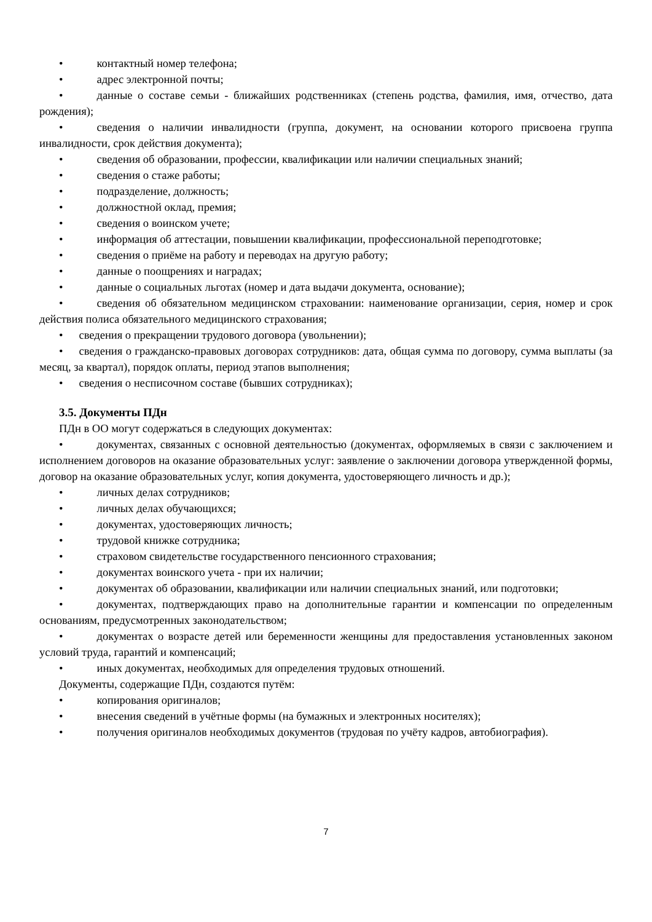• контактный номер телефона;
• адрес электронной почты;
• данные о составе семьи - ближайших родственниках (степень родства, фамилия, имя, отчество, дата рождения);
• сведения о наличии инвалидности (группа, документ, на основании которого присвоена группа инвалидности, срок действия документа);
• сведения об образовании, профессии, квалификации или наличии специальных знаний;
• сведения о стаже работы;
• подразделение, должность;
• должностной оклад, премия;
• сведения о воинском учете;
• информация об аттестации, повышении квалификации, профессиональной переподготовке;
• сведения о приёме на работу и переводах на другую работу;
• данные о поощрениях и наградах;
• данные о социальных льготах (номер и дата выдачи документа, основание);
• сведения об обязательном медицинском страховании: наименование организации, серия, номер и срок действия полиса обязательного медицинского страхования;
• сведения о прекращении трудового договора (увольнении);
• сведения о гражданско-правовых договорах сотрудников: дата, общая сумма по договору, сумма выплаты (за месяц, за квартал), порядок оплаты, период этапов выполнения;
• сведения о несписочном составе (бывших сотрудниках);
3.5. Документы ПДн
ПДн в ОО могут содержаться в следующих документах:
• документах, связанных с основной деятельностью (документах, оформляемых в связи с заключением и исполнением договоров на оказание образовательных услуг: заявление о заключении договора утвержденной формы, договор на оказание образовательных услуг, копия документа, удостоверяющего личность и др.);
• личных делах сотрудников;
• личных делах обучающихся;
• документах, удостоверяющих личность;
• трудовой книжке сотрудника;
• страховом свидетельстве государственного пенсионного страхования;
• документах воинского учета - при их наличии;
• документах об образовании, квалификации или наличии специальных знаний, или подготовки;
• документах, подтверждающих право на дополнительные гарантии и компенсации по определенным основаниям, предусмотренных законодательством;
• документах о возрасте детей или беременности женщины для предоставления установленных законом условий труда, гарантий и компенсаций;
• иных документах, необходимых для определения трудовых отношений.
Документы, содержащие ПДн, создаются путём:
• копирования оригиналов;
• внесения сведений в учётные формы (на бумажных и электронных носителях);
• получения оригиналов необходимых документов (трудовая по учёту кадров, автобиография).
7